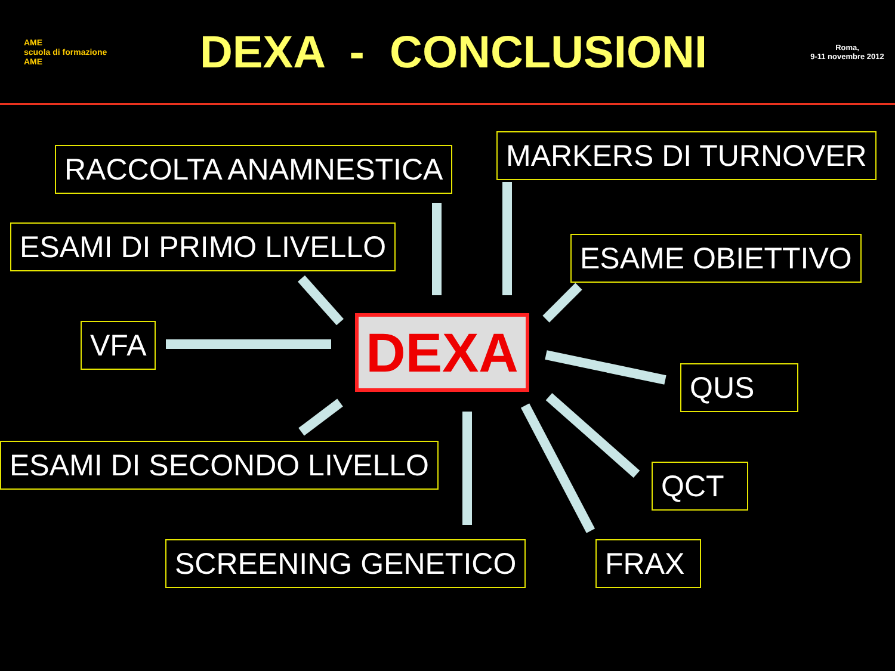AME
scuola di formazione AME
DEXA - CONCLUSIONI
Roma,
9-11 novembre 2012
RACCOLTA ANAMNESTICA MARKERS DI TURNOVER
ESAMI DI PRIMO LIVELLO ESAME OBIETTIVO
VFA DEXA
QUS
ESAMI DI SECONDO LIVELLO
QCT
SCREENING GENETICO FRAX